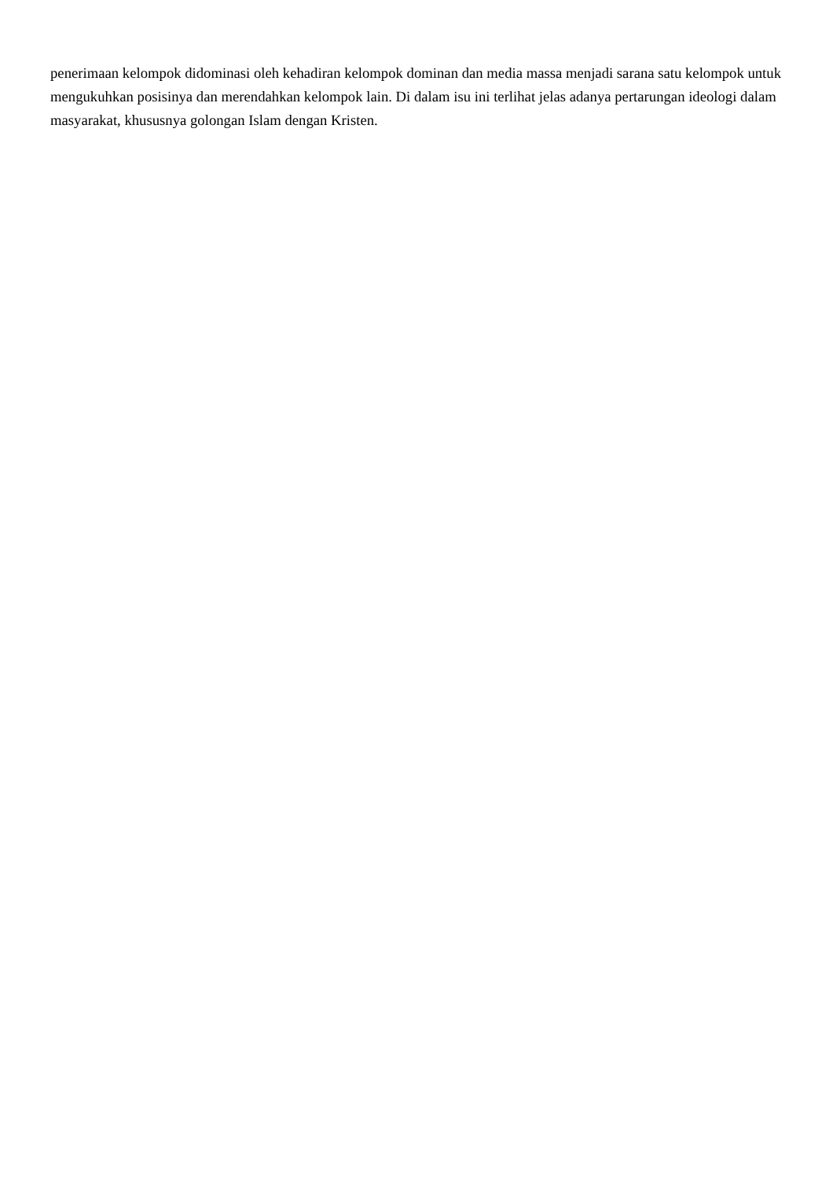penerimaan kelompok didominasi oleh kehadiran kelompok dominan dan media massa menjadi sarana satu kelompok untuk mengukuhkan posisinya dan merendahkan kelompok lain. Di dalam isu ini terlihat jelas adanya pertarungan ideologi dalam masyarakat, khususnya golongan Islam dengan Kristen.